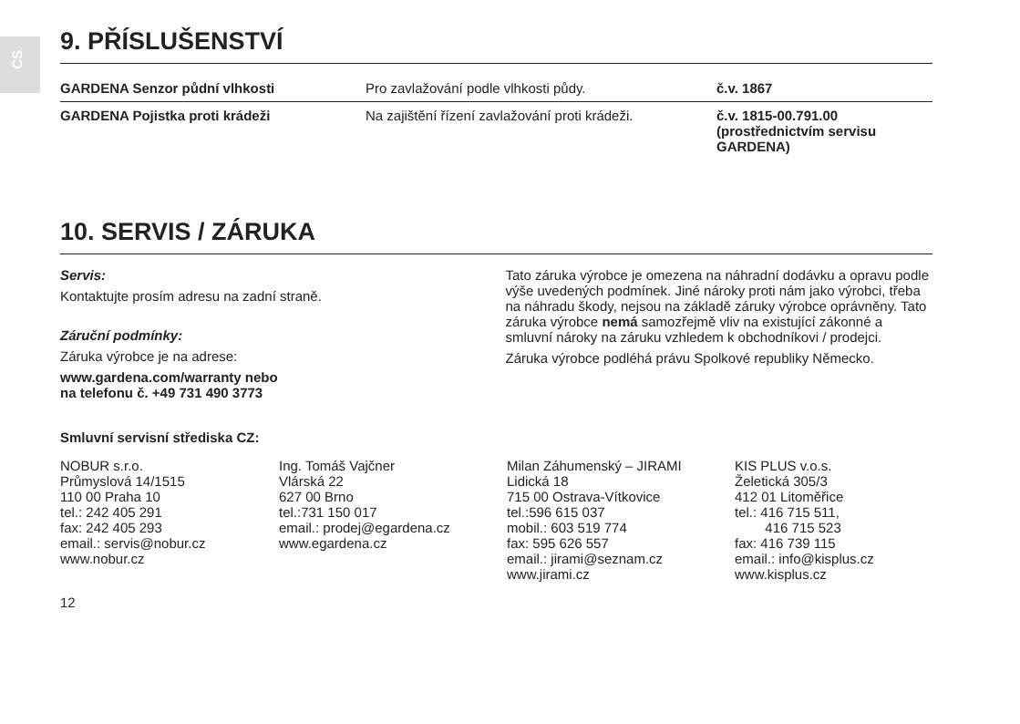CS
9. PŘÍSLUŠENSTVÍ
| GARDENA Senzor půdní vlhkosti | Pro zavlažování podle vlhkosti půdy. | č.v. 1867 |
| GARDENA Pojistka proti krádeži | Na zajištění řízení zavlažování proti krádeži. | č.v. 1815-00.791.00 (prostřednictvím servisu GARDENA) |
10. SERVIS / ZÁRUKA
Servis:
Kontaktujte prosím adresu na zadní straně.
Záruční podmínky:
Záruka výrobce je na adrese:
www.gardena.com/warranty nebo
na telefonu č. +49 731 490 3773
Tato záruka výrobce je omezena na náhradní dodávku a opravu podle výše uvedených podmínek. Jiné nároky proti nám jako výrobci, třeba na náhradu škody, nejsou na základě záruky výrobce oprávněny. Tato záruka výrobce nemá samozřejmě vliv na existující zákonné a smluvní nároky na záruku vzhledem k obchodníkovi / prodejci.
Záruka výrobce podléhá právu Spolkové republiky Německo.
Smluvní servisní střediska CZ:
NOBUR s.r.o.
Průmyslová 14/1515
110 00 Praha 10
tel.: 242 405 291
fax: 242 405 293
email.: servis@nobur.cz
www.nobur.cz
Ing. Tomáš Vajčner
Vlárská 22
627 00 Brno
tel.:731 150 017
email.: prodej@egardena.cz
www.egardena.cz
Milan Záhumenský – JIRAMI
Lidická 18
715 00 Ostrava-Vítkovice
tel.:596 615 037
mobil.: 603 519 774
fax: 595 626 557
email.: jirami@seznam.cz
www.jirami.cz
KIS PLUS v.o.s.
Želetická 305/3
412 01 Litoměřice
tel.: 416 715 511,
416 715 523
fax: 416 739 115
email.: info@kisplus.cz
www.kisplus.cz
12